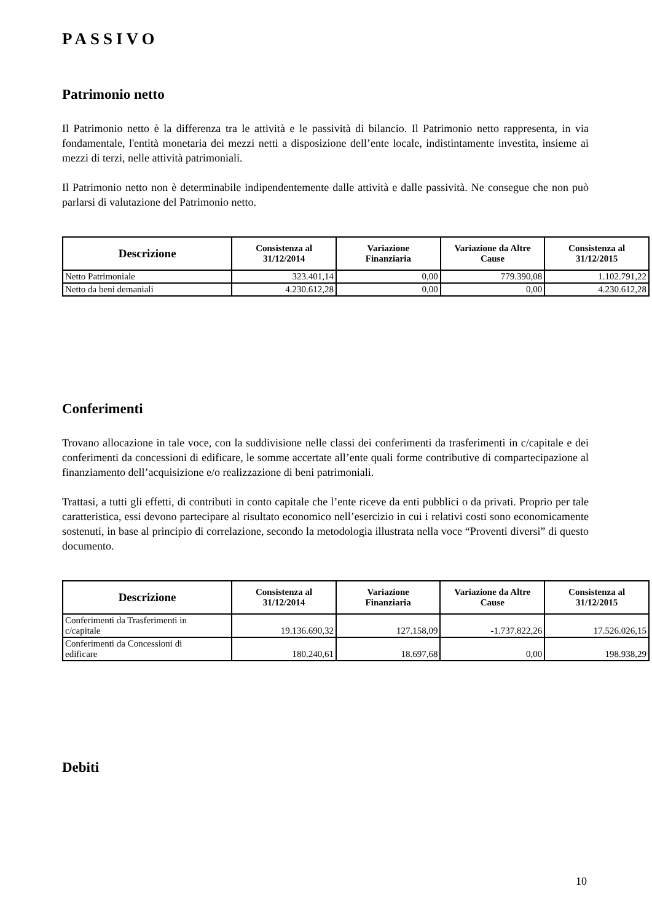PASSIVO
Patrimonio netto
Il Patrimonio netto è la differenza tra le attività e le passività di bilancio. Il Patrimonio netto rappresenta, in via fondamentale, l'entità monetaria dei mezzi netti a disposizione dell’ente locale, indistintamente investita, insieme ai mezzi di terzi, nelle attività patrimoniali.
Il Patrimonio netto non è determinabile indipendentemente dalle attività e dalle passività. Ne consegue che non può parlarsi di valutazione del Patrimonio netto.
| Descrizione | Consistenza al 31/12/2014 | Variazione Finanziaria | Variazione da Altre Cause | Consistenza al 31/12/2015 |
| --- | --- | --- | --- | --- |
| Netto Patrimoniale | 323.401,14 | 0,00 | 779.390,08 | 1.102.791,22 |
| Netto da beni demaniali | 4.230.612,28 | 0,00 | 0,00 | 4.230.612,28 |
Conferimenti
Trovano allocazione in tale voce, con la suddivisione nelle classi dei conferimenti da trasferimenti in c/capitale e dei conferimenti da concessioni di edificare, le somme accertate all’ente quali forme contributive di compartecipazione al finanziamento dell’acquisizione e/o realizzazione di beni patrimoniali.
Trattasi, a tutti gli effetti, di contributi in conto capitale che l’ente riceve da enti pubblici o da privati. Proprio per tale caratteristica, essi devono partecipare al risultato economico nell’esercizio in cui i relativi costi sono economicamente sostenuti, in base al principio di correlazione, secondo la metodologia illustrata nella voce “Proventi diversi” di questo documento.
| Descrizione | Consistenza al 31/12/2014 | Variazione Finanziaria | Variazione da Altre Cause | Consistenza al 31/12/2015 |
| --- | --- | --- | --- | --- |
| Conferimenti da Trasferimenti in c/capitale | 19.136.690,32 | 127.158,09 | -1.737.822,26 | 17.526.026,15 |
| Conferimenti da Concessioni di edificare | 180.240,61 | 18.697,68 | 0,00 | 198.938,29 |
Debiti
10